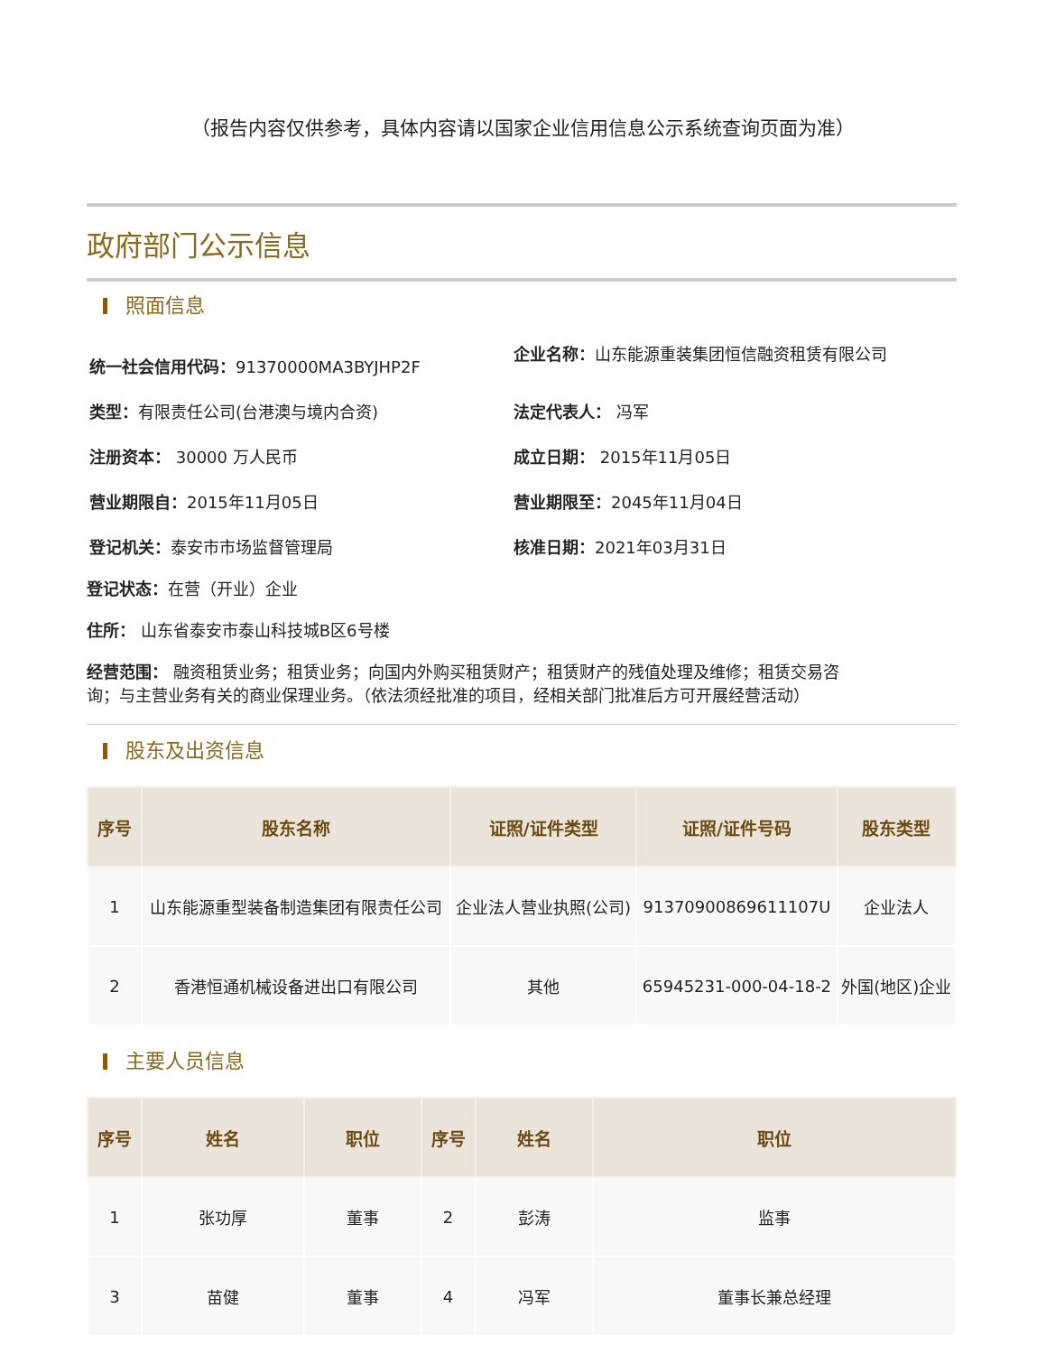（报告内容仅供参考，具体内容请以国家企业信用信息公示系统查询页面为准）
政府部门公示信息
照面信息
统一社会信用代码：91370000MA3BYJHP2F
企业名称：山东能源重装集团恒信融资租赁有限公司
类型：有限责任公司(台港澳与境内合资)
法定代表人： 冯军
注册资本： 30000 万人民币
成立日期： 2015年11月05日
营业期限自：2015年11月05日
营业期限至：2045年11月04日
登记机关：泰安市市场监督管理局
核准日期：2021年03月31日
登记状态：在营（开业）企业
住所： 山东省泰安市泰山科技城B区6号楼
经营范围： 融资租赁业务；租赁业务；向国内外购买租赁财产；租赁财产的残值处理及维修；租赁交易咨询；与主营业务有关的商业保理业务。（依法须经批准的项目，经相关部门批准后方可开展经营活动）
股东及出资信息
| 序号 | 股东名称 | 证照/证件类型 | 证照/证件号码 | 股东类型 |
| --- | --- | --- | --- | --- |
| 1 | 山东能源重型装备制造集团有限责任公司 | 企业法人营业执照(公司) | 91370900869611107U | 企业法人 |
| 2 | 香港恒通机械设备进出口有限公司 | 其他 | 65945231-000-04-18-2 | 外国(地区)企业 |
主要人员信息
| 序号 | 姓名 | 职位 | 序号 | 姓名 | 职位 |
| --- | --- | --- | --- | --- | --- |
| 1 | 张功厚 | 董事 | 2 | 彭涛 | 监事 |
| 3 | 苗健 | 董事 | 4 | 冯军 | 董事长兼总经理 |